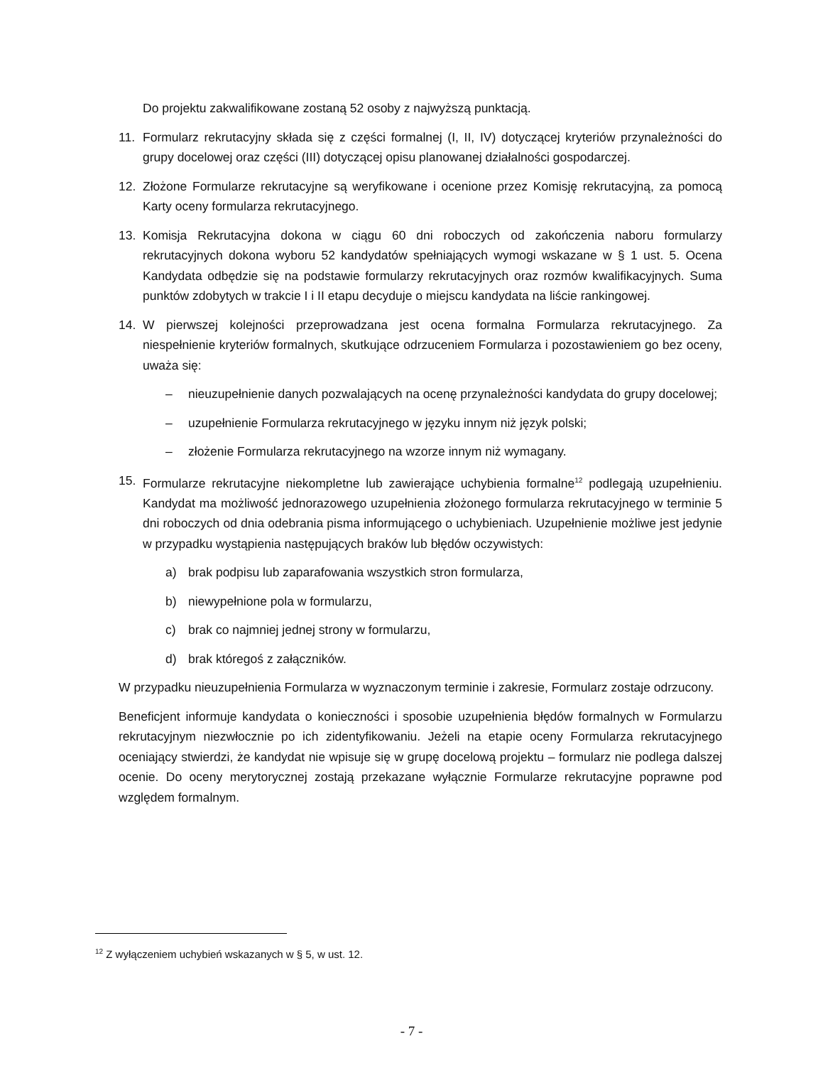Do projektu zakwalifikowane zostaną 52 osoby z najwyższą punktacją.
11. Formularz rekrutacyjny składa się z części formalnej (I, II, IV) dotyczącej kryteriów przynależności do grupy docelowej oraz części (III) dotyczącej opisu planowanej działalności gospodarczej.
12. Złożone Formularze rekrutacyjne są weryfikowane i ocenione przez Komisję rekrutacyjną, za pomocą Karty oceny formularza rekrutacyjnego.
13. Komisja Rekrutacyjna dokona w ciągu 60 dni roboczych od zakończenia naboru formularzy rekrutacyjnych dokona wyboru 52 kandydatów spełniających wymogi wskazane w § 1 ust. 5. Ocena Kandydata odbędzie się na podstawie formularzy rekrutacyjnych oraz rozmów kwalifikacyjnych. Suma punktów zdobytych w trakcie I i II etapu decyduje o miejscu kandydata na liście rankingowej.
14. W pierwszej kolejności przeprowadzana jest ocena formalna Formularza rekrutacyjnego. Za niespełnienie kryteriów formalnych, skutkujące odrzuceniem Formularza i pozostawieniem go bez oceny, uważa się:
– nieuzupełnienie danych pozwalających na ocenę przynależności kandydata do grupy docelowej;
– uzupełnienie Formularza rekrutacyjnego w języku innym niż język polski;
– złożenie Formularza rekrutacyjnego na wzorze innym niż wymagany.
15. Formularze rekrutacyjne niekompletne lub zawierające uchybienia formalne<sup>12</sup> podlegają uzupełnieniu. Kandydat ma możliwość jednorazowego uzupełnienia złożonego formularza rekrutacyjnego w terminie 5 dni roboczych od dnia odebrania pisma informującego o uchybieniach. Uzupełnienie możliwe jest jedynie w przypadku wystąpienia następujących braków lub błędów oczywistych:
a) brak podpisu lub zaparafowania wszystkich stron formularza,
b) niewypełnione pola w formularzu,
c) brak co najmniej jednej strony w formularzu,
d) brak któregoś z załączników.
W przypadku nieuzupełnienia Formularza w wyznaczonym terminie i zakresie, Formularz zostaje odrzucony.
Beneficjent informuje kandydata o konieczności i sposobie uzupełnienia błędów formalnych w Formularzu rekrutacyjnym niezwłocznie po ich zidentyfikowaniu. Jeżeli na etapie oceny Formularza rekrutacyjnego oceniający stwierdzi, że kandydat nie wpisuje się w grupę docelową projektu – formularz nie podlega dalszej ocenie. Do oceny merytorycznej zostają przekazane wyłącznie Formularze rekrutacyjne poprawne pod względem formalnym.
<sup>12</sup> Z wyłączeniem uchybień wskazanych w § 5, w ust. 12.
- 7 -